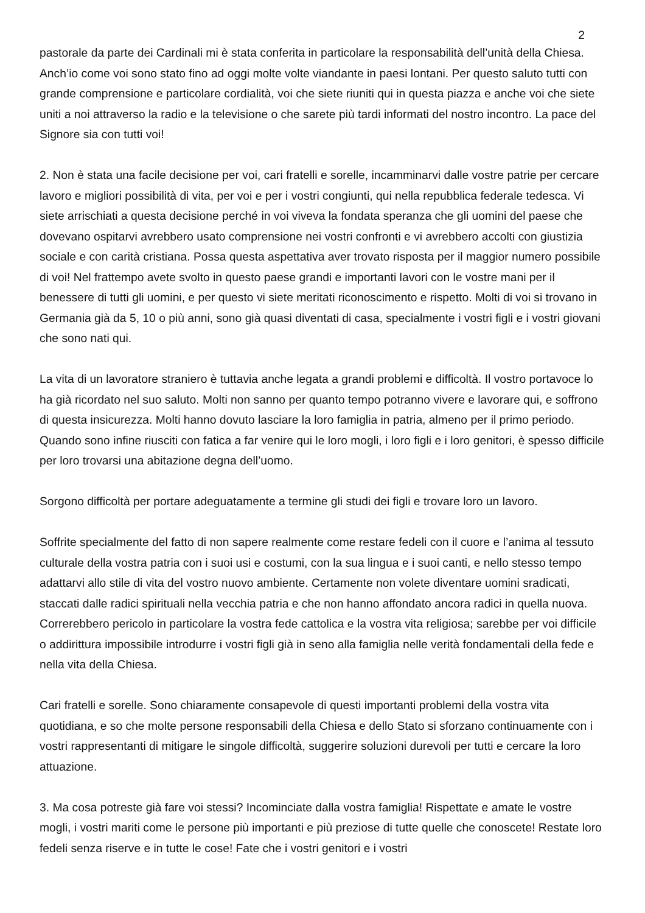2
pastorale da parte dei Cardinali mi è stata conferita in particolare la responsabilità dell’unità della Chiesa. Anch’io come voi sono stato fino ad oggi molte volte viandante in paesi lontani. Per questo saluto tutti con grande comprensione e particolare cordialità, voi che siete riuniti qui in questa piazza e anche voi che siete uniti a noi attraverso la radio e la televisione o che sarete più tardi informati del nostro incontro. La pace del Signore sia con tutti voi!
2. Non è stata una facile decisione per voi, cari fratelli e sorelle, incamminarvi dalle vostre patrie per cercare lavoro e migliori possibilità di vita, per voi e per i vostri congiunti, qui nella repubblica federale tedesca. Vi siete arrischiati a questa decisione perché in voi viveva la fondata speranza che gli uomini del paese che dovevano ospitarvi avrebbero usato comprensione nei vostri confronti e vi avrebbero accolti con giustizia sociale e con carità cristiana. Possa questa aspettativa aver trovato risposta per il maggior numero possibile di voi! Nel frattempo avete svolto in questo paese grandi e importanti lavori con le vostre mani per il benessere di tutti gli uomini, e per questo vi siete meritati riconoscimento e rispetto. Molti di voi si trovano in Germania già da 5, 10 o più anni, sono già quasi diventati di casa, specialmente i vostri figli e i vostri giovani che sono nati qui.
La vita di un lavoratore straniero è tuttavia anche legata a grandi problemi e difficoltà. Il vostro portavoce lo ha già ricordato nel suo saluto. Molti non sanno per quanto tempo potranno vivere e lavorare qui, e soffrono di questa insicurezza. Molti hanno dovuto lasciare la loro famiglia in patria, almeno per il primo periodo. Quando sono infine riusciti con fatica a far venire qui le loro mogli, i loro figli e i loro genitori, è spesso difficile per loro trovarsi una abitazione degna dell’uomo.
Sorgono difficoltà per portare adeguatamente a termine gli studi dei figli e trovare loro un lavoro.
Soffrite specialmente del fatto di non sapere realmente come restare fedeli con il cuore e l’anima al tessuto culturale della vostra patria con i suoi usi e costumi, con la sua lingua e i suoi canti, e nello stesso tempo adattarvi allo stile di vita del vostro nuovo ambiente. Certamente non volete diventare uomini sradicati, staccati dalle radici spirituali nella vecchia patria e che non hanno affondato ancora radici in quella nuova. Correrebbero pericolo in particolare la vostra fede cattolica e la vostra vita religiosa; sarebbe per voi difficile o addirittura impossibile introdurre i vostri figli già in seno alla famiglia nelle verità fondamentali della fede e nella vita della Chiesa.
Cari fratelli e sorelle. Sono chiaramente consapevole di questi importanti problemi della vostra vita quotidiana, e so che molte persone responsabili della Chiesa e dello Stato si sforzano continuamente con i vostri rappresentanti di mitigare le singole difficoltà, suggerire soluzioni durevoli per tutti e cercare la loro attuazione.
3. Ma cosa potreste già fare voi stessi? Incominciate dalla vostra famiglia! Rispettate e amate le vostre mogli, i vostri mariti come le persone più importanti e più preziose di tutte quelle che conoscete! Restate loro fedeli senza riserve e in tutte le cose! Fate che i vostri genitori e i vostri